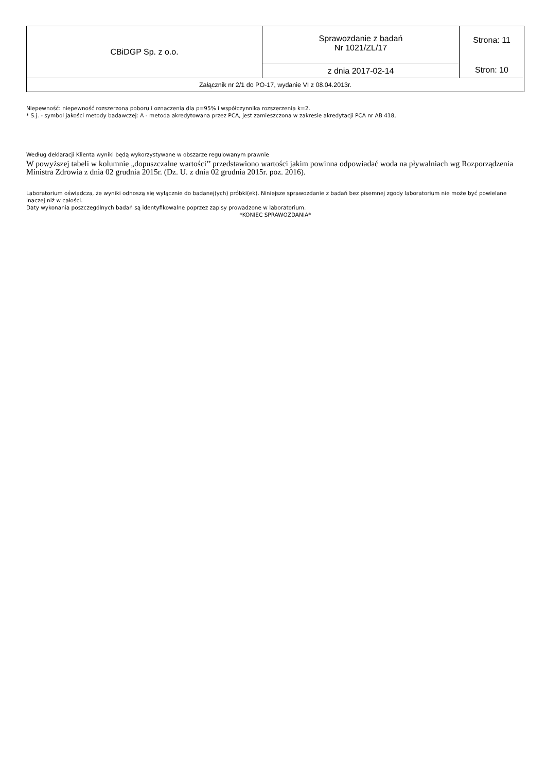| CBiDGP Sp. z o.o. | Sprawozdanie z badań Nr 1021/ZL/17 | Strona: 11 |
| | z dnia 2017-02-14 | Stron: 10 |
| Załącznik nr 2/1 do PO-17, wydanie VI z 08.04.2013r. | | |
Niepewność: niepewność rozszerzona poboru i oznaczenia dla p=95% i współczynnika rozszerzenia k=2.
* S.j. - symbol jakości metody badawczej: A - metoda akredytowana przez PCA, jest zamieszczona w zakresie akredytacji PCA nr AB 418,
Według deklaracji Klienta wyniki będą wykorzystywane w obszarze regulowanym prawnie
W powyższej tabeli w kolumnie „dopuszczalne wartości’’ przedstawiono wartości jakim powinna odpowiadać woda na pływalniach wg Rozporządzenia Ministra Zdrowia z dnia 02 grudnia 2015r. (Dz. U. z dnia 02 grudnia 2015r. poz. 2016).
Laboratorium oświadcza, że wyniki odnoszą się wyłącznie do badanej(ych) próbki(ek). Niniejsze sprawozdanie z badań bez pisemnej zgody laboratorium nie może być powielane inaczej niż w całości.
Daty wykonania poszczególnych badań są identyfikowalne poprzez zapisy prowadzone w laboratorium.
*KONIEC SPRAWOZDANIA*